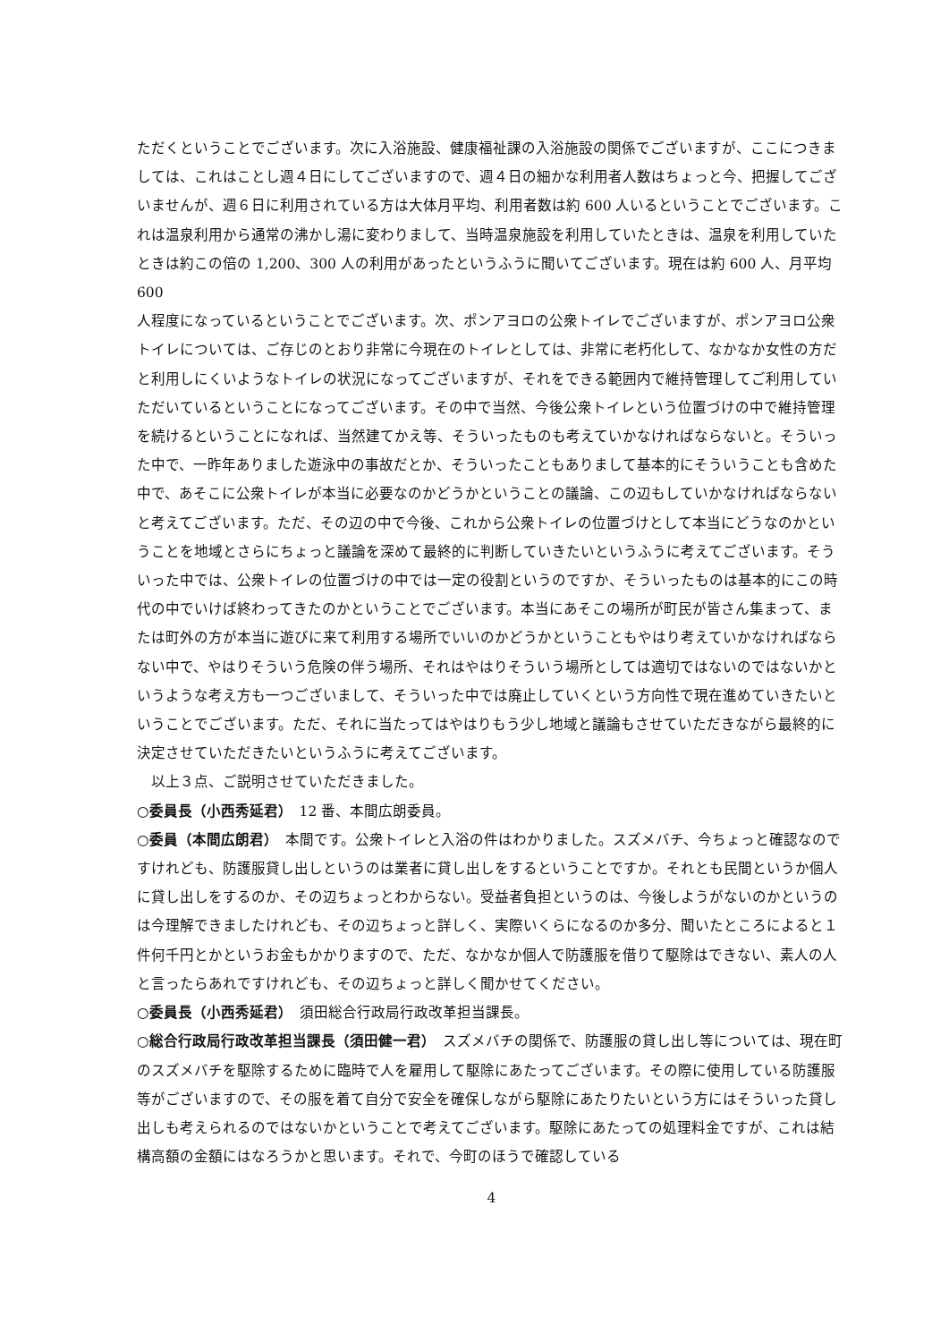ただくということでございます。次に入浴施設、健康福祉課の入浴施設の関係でございますが、ここにつきましては、これはことし週４日にしてございますので、週４日の細かな利用者人数はちょっと今、把握してございませんが、週６日に利用されている方は大体月平均、利用者数は約 600 人いるということでございます。これは温泉利用から通常の沸かし湯に変わりまして、当時温泉施設を利用していたときは、温泉を利用していたときは約この倍の 1,200、300 人の利用があったというふうに聞いてございます。現在は約 600 人、月平均 600
人程度になっているということでございます。次、ポンアヨロの公衆トイレでございますが、ポンアヨロ公衆トイレについては、ご存じのとおり非常に今現在のトイレとしては、非常に老朽化して、なかなか女性の方だと利用しにくいようなトイレの状況になってございますが、それをできる範囲内で維持管理してご利用していただいているということになってございます。その中で当然、今後公衆トイレという位置づけの中で維持管理を続けるということになれば、当然建てかえ等、そういったものも考えていかなければならないと。そういった中で、一昨年ありました遊泳中の事故だとか、そういったこともありまして基本的にそういうことも含めた中で、あそこに公衆トイレが本当に必要なのかどうかということの議論、この辺もしていかなければならないと考えてございます。ただ、その辺の中で今後、これから公衆トイレの位置づけとして本当にどうなのかということを地域とさらにちょっと議論を深めて最終的に判断していきたいというふうに考えてございます。そういった中では、公衆トイレの位置づけの中では一定の役割というのですか、そういったものは基本的にこの時代の中でいけば終わってきたのかということでございます。本当にあそこの場所が町民が皆さん集まって、または町外の方が本当に遊びに来て利用する場所でいいのかどうかということもやはり考えていかなければならない中で、やはりそういう危険の伴う場所、それはやはりそういう場所としては適切ではないのではないかというような考え方も一つございまして、そういった中では廃止していくという方向性で現在進めていきたいということでございます。ただ、それに当たってはやはりもう少し地域と議論もさせていただきながら最終的に決定させていただきたいというふうに考えてございます。
　以上３点、ご説明させていただきました。
○委員長（小西秀延君）　12 番、本間広朗委員。
○委員（本間広朗君）　本間です。公衆トイレと入浴の件はわかりました。スズメバチ、今ちょっと確認なのですけれども、防護服貸し出しというのは業者に貸し出しをするということですか。それとも民間というか個人に貸し出しをするのか、その辺ちょっとわからない。受益者負担というのは、今後しようがないのかというのは今理解できましたけれども、その辺ちょっと詳しく、実際いくらになるのか多分、聞いたところによると１件何千円とかというお金もかかりますので、ただ、なかなか個人で防護服を借りて駆除はできない、素人の人と言ったらあれですけれども、その辺ちょっと詳しく聞かせてください。
○委員長（小西秀延君）　須田総合行政局行政改革担当課長。
○総合行政局行政改革担当課長（須田健一君）　スズメバチの関係で、防護服の貸し出し等については、現在町のスズメバチを駆除するために臨時で人を雇用して駆除にあたってございます。その際に使用している防護服等がございますので、その服を着て自分で安全を確保しながら駆除にあたりたいという方にはそういった貸し出しも考えられるのではないかということで考えてございます。駆除にあたっての処理料金ですが、これは結構高額の金額にはなろうかと思います。それで、今町のほうで確認している
4